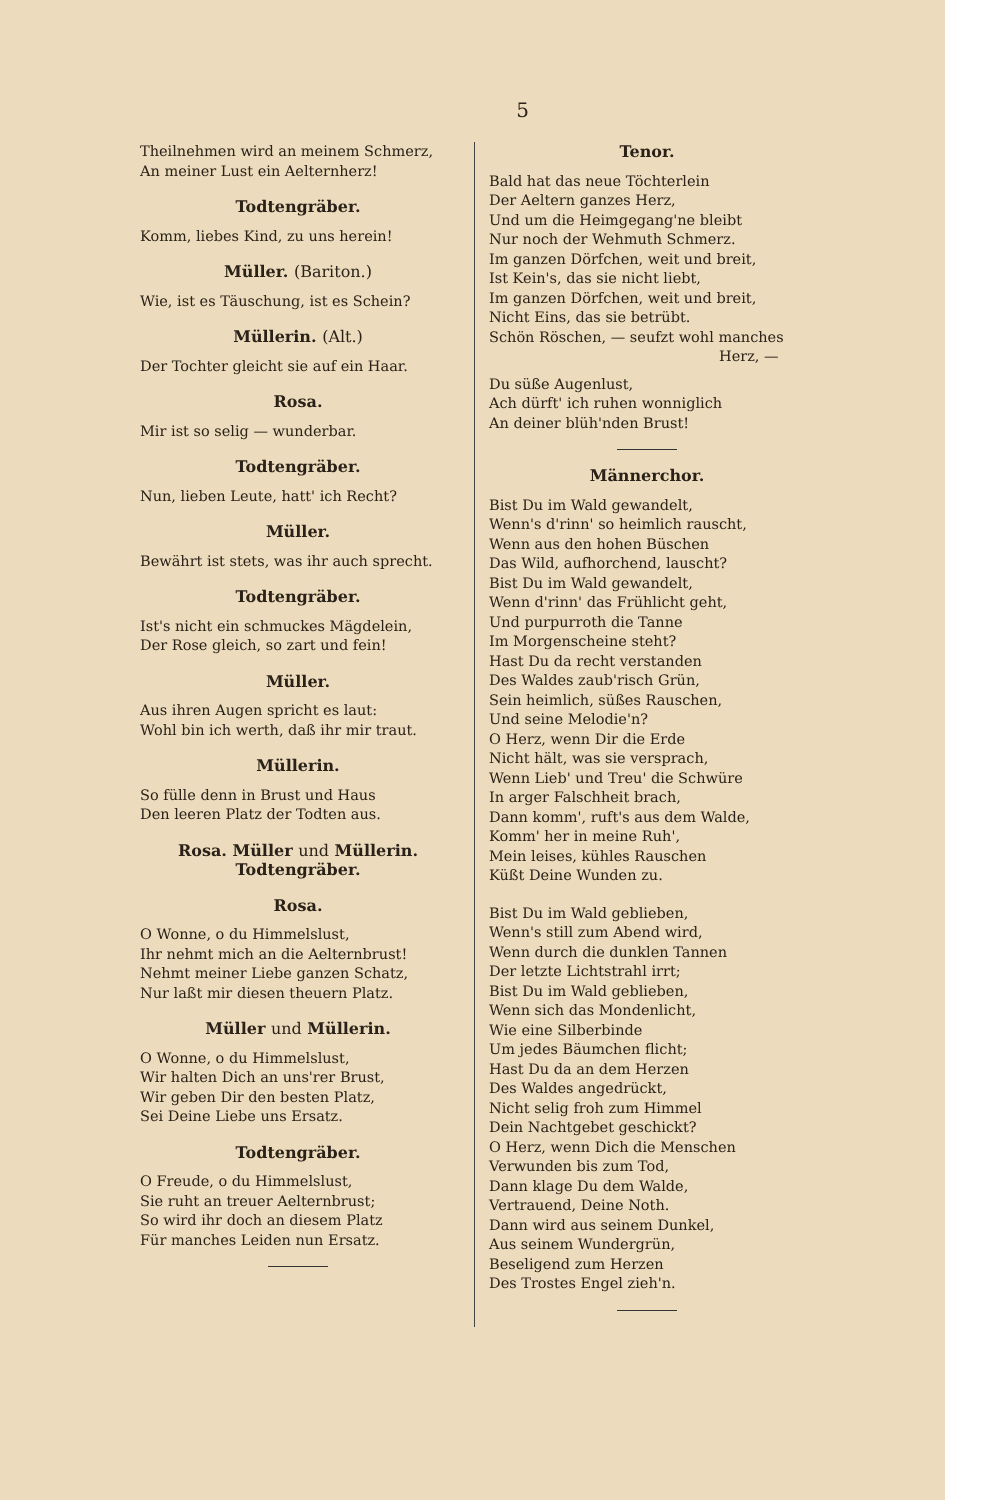5
Theilnehmen wird an meinem Schmerz,
An meiner Lust ein Aelternherz!
Todtengräber.
Komm, liebes Kind, zu uns herein!
Müller. (Bariton.)
Wie, ist es Täuschung, ist es Schein?
Müllerin. (Alt.)
Der Tochter gleicht sie auf ein Haar.
Rosa.
Mir ist so selig — wunderbar.
Todtengräber.
Nun, lieben Leute, hatt' ich Recht?
Müller.
Bewährt ist stets, was ihr auch sprecht.
Todtengräber.
Ist's nicht ein schmuckes Mägdelein,
Der Rose gleich, so zart und fein!
Müller.
Aus ihren Augen spricht es laut:
Wohl bin ich werth, daß ihr mir traut.
Müllerin.
So fülle denn in Brust und Haus
Den leeren Platz der Todten aus.
Rosa. Müller und Müllerin.
Todtengräber.
Rosa.
O Wonne, o du Himmelslust,
Ihr nehmt mich an die Aelternbrust!
Nehmt meiner Liebe ganzen Schatz,
Nur laßt mir diesen theuern Platz.
Müller und Müllerin.
O Wonne, o du Himmelslust,
Wir halten Dich an uns'rer Brust,
Wir geben Dir den besten Platz,
Sei Deine Liebe uns Ersatz.
Todtengräber.
O Freude, o du Himmelslust,
Sie ruht an treuer Aelternbrust;
So wird ihr doch an diesem Platz
Für manches Leiden nun Ersatz.
Tenor.
Bald hat das neue Töchterlein
Der Aeltern ganzes Herz,
Und um die Heimgegang'ne bleibt
Nur noch der Wehmuth Schmerz.
Im ganzen Dörfchen, weit und breit,
Ist Kein's, das sie nicht liebt,
Im ganzen Dörfchen, weit und breit,
Nicht Eins, das sie betrübt.
Schön Röschen, — seufzt wohl manches
Herz, —
Du süße Augenlust,
Ach dürft' ich ruhen wonniglich
An deiner blüh'nden Brust!
Männerchor.
Bist Du im Wald gewandelt,
Wenn's d'rinn' so heimlich rauscht,
Wenn aus den hohen Büschen
Das Wild, aufhorchend, lauscht?
Bist Du im Wald gewandelt,
Wenn d'rinn' das Frühlicht geht,
Und purpurroth die Tanne
Im Morgenscheine steht?
Hast Du da recht verstanden
Des Waldes zaub'risch Grün,
Sein heimlich, süßes Rauschen,
Und seine Melodie'n?
O Herz, wenn Dir die Erde
Nicht hält, was sie versprach,
Wenn Lieb' und Treu' die Schwüre
In arger Falschheit brach,
Dann komm', ruft's aus dem Walde,
Komm' her in meine Ruh',
Mein leises, kühles Rauschen
Küßt Deine Wunden zu.
Bist Du im Wald geblieben,
Wenn's still zum Abend wird,
Wenn durch die dunklen Tannen
Der letzte Lichtstrahl irrt;
Bist Du im Wald geblieben,
Wenn sich das Mondenlicht,
Wie eine Silberbinde
Um jedes Bäumchen flicht;
Hast Du da an dem Herzen
Des Waldes angedrückt,
Nicht selig froh zum Himmel
Dein Nachtgebet geschickt?
O Herz, wenn Dich die Menschen
Verwunden bis zum Tod,
Dann klage Du dem Walde,
Vertrauend, Deine Noth.
Dann wird aus seinem Dunkel,
Aus seinem Wundergrün,
Beseligend zum Herzen
Des Trostes Engel zieh'n.